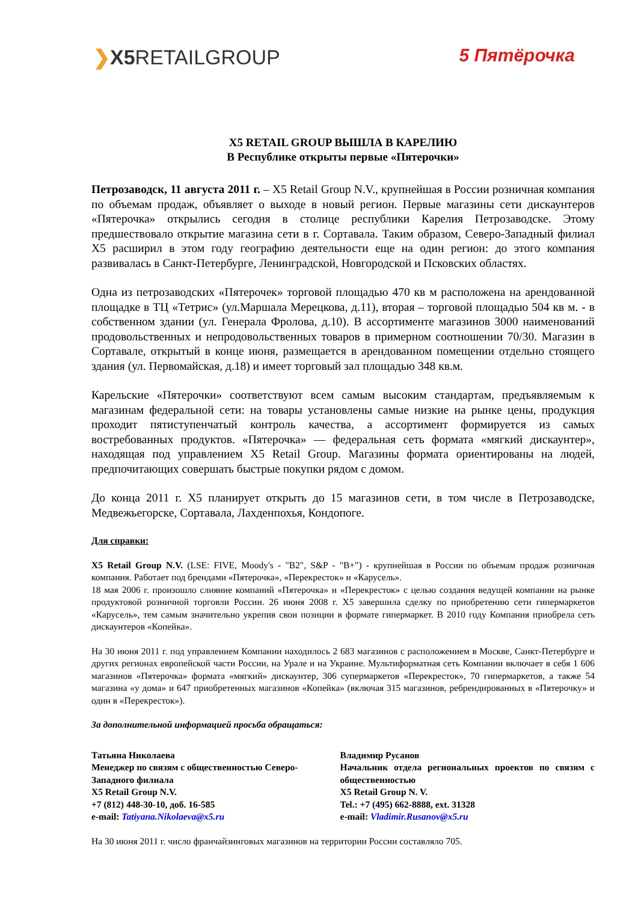❯X5 RETAILGROUP 5 Пятёрочка
X5 RETAIL GROUP ВЫШЛА В КАРЕЛИЮ
В Республике открыты первые «Пятерочки»
Петрозаводск, 11 августа 2011 г. – X5 Retail Group N.V., крупнейшая в России розничная компания по объемам продаж, объявляет о выходе в новый регион. Первые магазины сети дискаунтеров «Пятерочка» открылись сегодня в столице республики Карелия Петрозаводске. Этому предшествовало открытие магазина сети в г. Сортавала. Таким образом, Северо-Западный филиал X5 расширил в этом году географию деятельности еще на один регион: до этого компания развивалась в Санкт-Петербурге, Ленинградской, Новгородской и Псковских областях.
Одна из петрозаводских «Пятерочек» торговой площадью 470 кв м расположена на арендованной площадке в ТЦ «Тетрис» (ул.Маршала Мерецкова, д.11), вторая – торговой площадью 504 кв м. - в собственном здании (ул. Генерала Фролова, д.10). В ассортименте магазинов 3000 наименований продовольственных и непродовольственных товаров в примерном соотношении 70/30. Магазин в Сортавале, открытый в конце июня, размещается в арендованном помещении отдельно стоящего здания (ул. Первомайская, д.18) и имеет торговый зал площадью 348 кв.м.
Карельские «Пятерочки» соответствуют всем самым высоким стандартам, предъявляемым к магазинам федеральной сети: на товары установлены самые низкие на рынке цены, продукция проходит пятиступенчатый контроль качества, а ассортимент формируется из самых востребованных продуктов. «Пятерочка» — федеральная сеть формата «мягкий дискаунтер», находящая под управлением X5 Retail Group. Магазины формата ориентированы на людей, предпочитающих совершать быстрые покупки рядом с домом.
До конца 2011 г. X5 планирует открыть до 15 магазинов сети, в том числе в Петрозаводске, Медвежьегорске, Сортавала, Лахденпохья, Кондопоге.
Для справки:
X5 Retail Group N.V. (LSE: FIVE, Moody's - "B2", S&P - "B+") - крупнейшая в России по объемам продаж розничная компания. Работает под брендами «Пятерочка», «Перекресток» и «Карусель».
18 мая 2006 г. произошло слияние компаний «Пятерочка» и «Перекресток» с целью создания ведущей компании на рынке продуктовой розничной торговли России. 26 июня 2008 г. X5 завершила сделку по приобретению сети гипермаркетов «Карусель», тем самым значительно укрепив свои позиции в формате гипермаркет. В 2010 году Компания приобрела сеть дискаунтеров «Копейка».
На 30 июня 2011 г. под управлением Компании находилось 2 683 магазинов с расположением в Москве, Санкт-Петербурге и других регионах европейской части России, на Урале и на Украине. Мультиформатная сеть Компании включает в себя 1 606 магазинов «Пятерочка» формата «мягкий» дискаунтер, 306 супермаркетов «Перекресток», 70 гипермаркетов, а также 54 магазина «у дома» и 647 приобретенных магазинов «Копейка» (включая 315 магазинов, ребрендированных в «Пятерочку» и один в «Перекресток»).
За дополнительной информацией просьба обращаться:
Татьяна Николаева
Менеджер по связям с общественностью Северо-Западного филиала
X5 Retail Group N.V.
+7 (812) 448-30-10, доб. 16-585
e-mail: Tatiyana.Nikolaeva@x5.ru
Владимир Русанов
Начальник отдела региональных проектов по связям с общественностью
X5 Retail Group N. V.
Tel.: +7 (495) 662-8888, ext. 31328
e-mail: Vladimir.Rusanov@x5.ru
На 30 июня 2011 г. число франчайзинговых магазинов на территории России составляло 705.